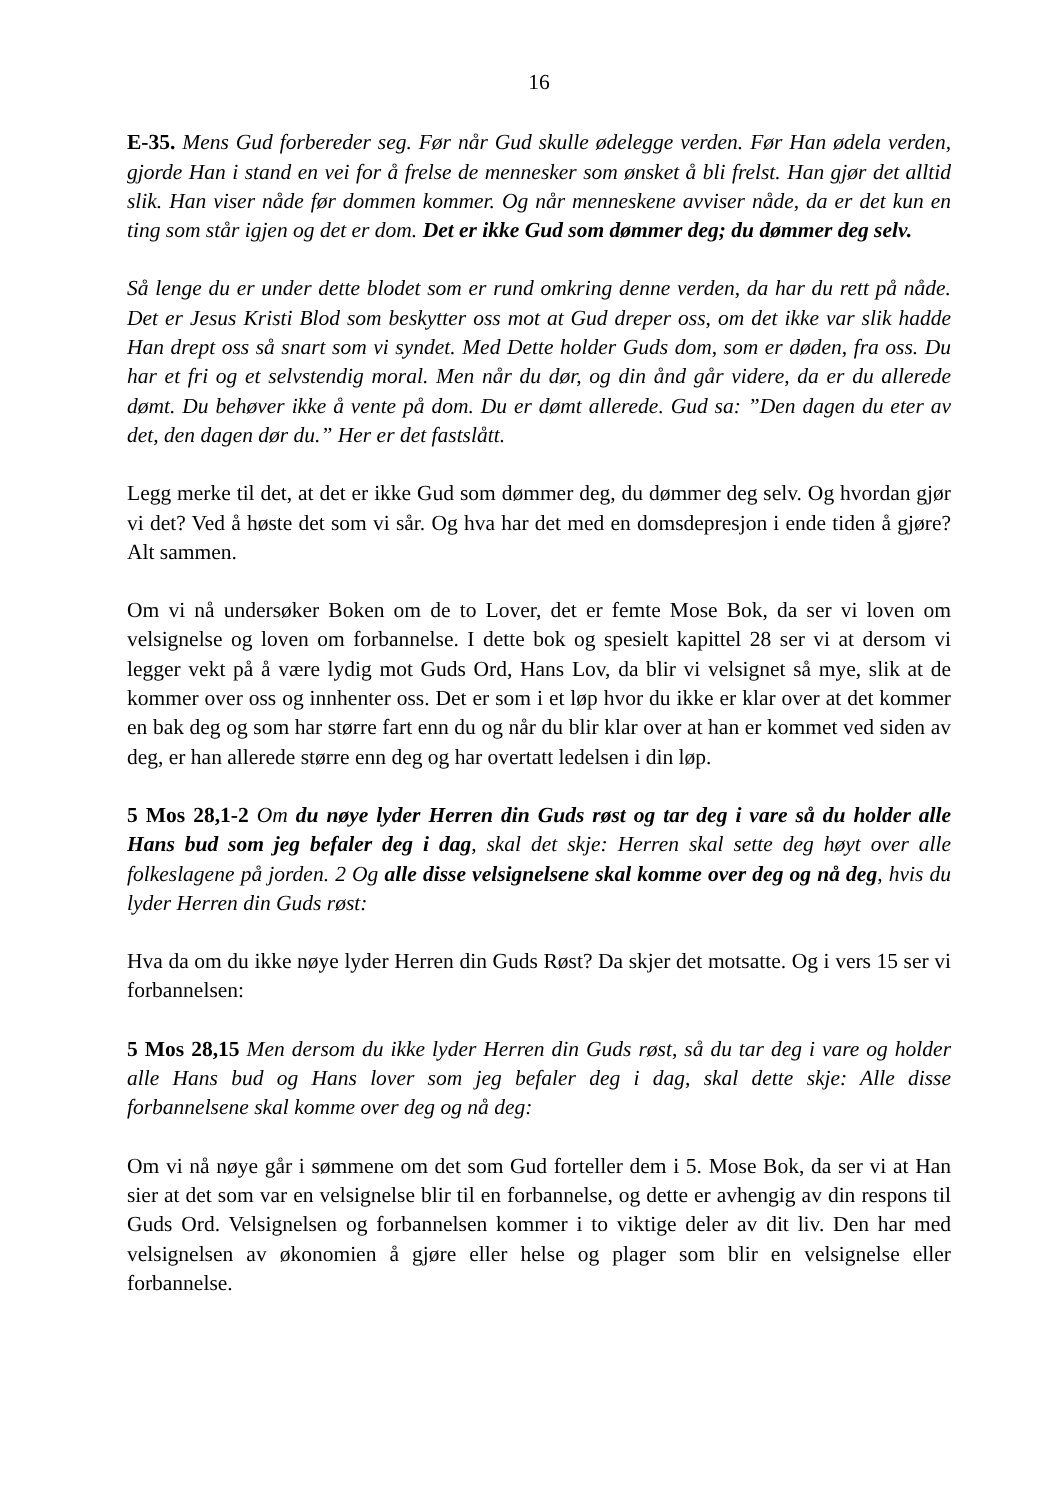16
E-35. Mens Gud forbereder seg. Før når Gud skulle ødelegge verden. Før Han ødela verden, gjorde Han i stand en vei for å frelse de mennesker som ønsket å bli frelst. Han gjør det alltid slik. Han viser nåde før dommen kommer. Og når menneskene avviser nåde, da er det kun en ting som står igjen og det er dom. Det er ikke Gud som dømmer deg; du dømmer deg selv.
Så lenge du er under dette blodet som er rund omkring denne verden, da har du rett på nåde. Det er Jesus Kristi Blod som beskytter oss mot at Gud dreper oss, om det ikke var slik hadde Han drept oss så snart som vi syndet. Med Dette holder Guds dom, som er døden, fra oss. Du har et fri og et selvstendig moral. Men når du dør, og din ånd går videre, da er du allerede dømt. Du behøver ikke å vente på dom. Du er dømt allerede. Gud sa: ”Den dagen du eter av det, den dagen dør du.” Her er det fastslått.
Legg merke til det, at det er ikke Gud som dømmer deg, du dømmer deg selv. Og hvordan gjør vi det? Ved å høste det som vi sår. Og hva har det med en domsdepresjon i ende tiden å gjøre? Alt sammen.
Om vi nå undersøker Boken om de to Lover, det er femte Mose Bok, da ser vi loven om velsignelse og loven om forbannelse. I dette bok og spesielt kapittel 28 ser vi at dersom vi legger vekt på å være lydig mot Guds Ord, Hans Lov, da blir vi velsignet så mye, slik at de kommer over oss og innhenter oss. Det er som i et løp hvor du ikke er klar over at det kommer en bak deg og som har større fart enn du og når du blir klar over at han er kommet ved siden av deg, er han allerede større enn deg og har overtatt ledelsen i din løp.
5 Mos 28,1-2 Om du nøye lyder Herren din Guds røst og tar deg i vare så du holder alle Hans bud som jeg befaler deg i dag, skal det skje: Herren skal sette deg høyt over alle folkeslagene på jorden. 2 Og alle disse velsignelsene skal komme over deg og nå deg, hvis du lyder Herren din Guds røst:
Hva da om du ikke nøye lyder Herren din Guds Røst? Da skjer det motsatte. Og i vers 15 ser vi forbannelsen:
5 Mos 28,15 Men dersom du ikke lyder Herren din Guds røst, så du tar deg i vare og holder alle Hans bud og Hans lover som jeg befaler deg i dag, skal dette skje: Alle disse forbannelsene skal komme over deg og nå deg:
Om vi nå nøye går i sømmene om det som Gud forteller dem i 5. Mose Bok, da ser vi at Han sier at det som var en velsignelse blir til en forbannelse, og dette er avhengig av din respons til Guds Ord. Velsignelsen og forbannelsen kommer i to viktige deler av dit liv. Den har med velsignelsen av økonomien å gjøre eller helse og plager som blir en velsignelse eller forbannelse.